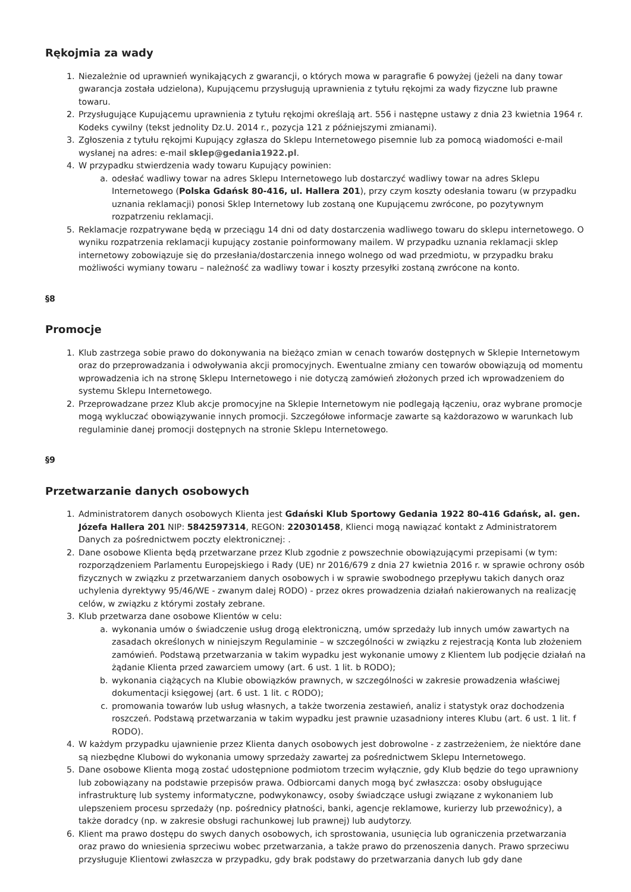Rękojmia za wady
1. Niezależnie od uprawnień wynikających z gwarancji, o których mowa w paragrafie 6 powyżej (jeżeli na dany towar gwarancja została udzielona), Kupującemu przysługują uprawnienia z tytułu rękojmi za wady fizyczne lub prawne towaru.
2. Przysługujące Kupującemu uprawnienia z tytułu rękojmi określają art. 556 i następne ustawy z dnia 23 kwietnia 1964 r. Kodeks cywilny (tekst jednolity Dz.U. 2014 r., pozycja 121 z późniejszymi zmianami).
3. Zgłoszenia z tytułu rękojmi Kupujący zgłasza do Sklepu Internetowego pisemnie lub za pomocą wiadomości e-mail wysłanej na adres: e-mail sklep@gedania1922.pl.
4. W przypadku stwierdzenia wady towaru Kupujący powinien:
a. odesłać wadliwy towar na adres Sklepu Internetowego lub dostarczyć wadliwy towar na adres Sklepu Internetowego (Polska Gdańsk 80-416, ul. Hallera 201), przy czym koszty odesłania towaru (w przypadku uznania reklamacji) ponosi Sklep Internetowy lub zostaną one Kupującemu zwrócone, po pozytywnym rozpatrzeniu reklamacji.
5. Reklamacje rozpatrywane będą w przeciągu 14 dni od daty dostarczenia wadliwego towaru do sklepu internetowego. O wyniku rozpatrzenia reklamacji kupujący zostanie poinformowany mailem. W przypadku uznania reklamacji sklep internetowy zobowiązuje się do przesłania/dostarczenia innego wolnego od wad przedmiotu, w przypadku braku możliwości wymiany towaru – należność za wadliwy towar i koszty przesyłki zostaną zwrócone na konto.
§8
Promocje
1. Klub zastrzega sobie prawo do dokonywania na bieżąco zmian w cenach towarów dostępnych w Sklepie Internetowym oraz do przeprowadzania i odwoływania akcji promocyjnych. Ewentualne zmiany cen towarów obowiązują od momentu wprowadzenia ich na stronę Sklepu Internetowego i nie dotyczą zamówień złożonych przed ich wprowadzeniem do systemu Sklepu Internetowego.
2. Przeprowadzane przez Klub akcje promocyjne na Sklepie Internetowym nie podlegają łączeniu, oraz wybrane promocje mogą wykluczać obowiązywanie innych promocji. Szczegółowe informacje zawarte są każdorazowo w warunkach lub regulaminie danej promocji dostępnych na stronie Sklepu Internetowego.
§9
Przetwarzanie danych osobowych
1. Administratorem danych osobowych Klienta jest Gdański Klub Sportowy Gedania 1922 80-416 Gdańsk, al. gen. Józefa Hallera 201 NIP: 5842597314, REGON: 220301458, Klienci mogą nawiązać kontakt z Administratorem Danych za pośrednictwem poczty elektronicznej: .
2. Dane osobowe Klienta będą przetwarzane przez Klub zgodnie z powszechnie obowiązującymi przepisami (w tym: rozporządzeniem Parlamentu Europejskiego i Rady (UE) nr 2016/679 z dnia 27 kwietnia 2016 r. w sprawie ochrony osób fizycznych w związku z przetwarzaniem danych osobowych i w sprawie swobodnego przepływu takich danych oraz uchylenia dyrektywy 95/46/WE - zwanym dalej RODO) - przez okres prowadzenia działań nakierowanych na realizację celów, w związku z którymi zostały zebrane.
3. Klub przetwarza dane osobowe Klientów w celu:
a. wykonania umów o świadczenie usług drogą elektroniczną, umów sprzedaży lub innych umów zawartych na zasadach określonych w niniejszym Regulaminie – w szczególności w związku z rejestracją Konta lub złożeniem zamówień. Podstawą przetwarzania w takim wypadku jest wykonanie umowy z Klientem lub podjęcie działań na żądanie Klienta przed zawarciem umowy (art. 6 ust. 1 lit. b RODO);
b. wykonania ciążących na Klubie obowiązków prawnych, w szczególności w zakresie prowadzenia właściwej dokumentacji księgowej (art. 6 ust. 1 lit. c RODO);
c. promowania towarów lub usług własnych, a także tworzenia zestawień, analiz i statystyk oraz dochodzenia roszczeń. Podstawą przetwarzania w takim wypadku jest prawnie uzasadniony interes Klubu (art. 6 ust. 1 lit. f RODO).
4. W każdym przypadku ujawnienie przez Klienta danych osobowych jest dobrowolne - z zastrzeżeniem, że niektóre dane są niezbędne Klubowi do wykonania umowy sprzedaży zawartej za pośrednictwem Sklepu Internetowego.
5. Dane osobowe Klienta mogą zostać udostępnione podmiotom trzecim wyłącznie, gdy Klub będzie do tego uprawniony lub zobowiązany na podstawie przepisów prawa. Odbiorcami danych mogą być zwłaszcza: osoby obsługujące infrastrukturę lub systemy informatyczne, podwykonawcy, osoby świadczące usługi związane z wykonaniem lub ulepszeniem procesu sprzedaży (np. pośrednicy płatności, banki, agencje reklamowe, kurierzy lub przewoźnicy), a także doradcy (np. w zakresie obsługi rachunkowej lub prawnej) lub audytorzy.
6. Klient ma prawo dostępu do swych danych osobowych, ich sprostowania, usunięcia lub ograniczenia przetwarzania oraz prawo do wniesienia sprzeciwu wobec przetwarzania, a także prawo do przenoszenia danych. Prawo sprzeciwu przysługuje Klientowi zwłaszcza w przypadku, gdy brak podstawy do przetwarzania danych lub gdy dane